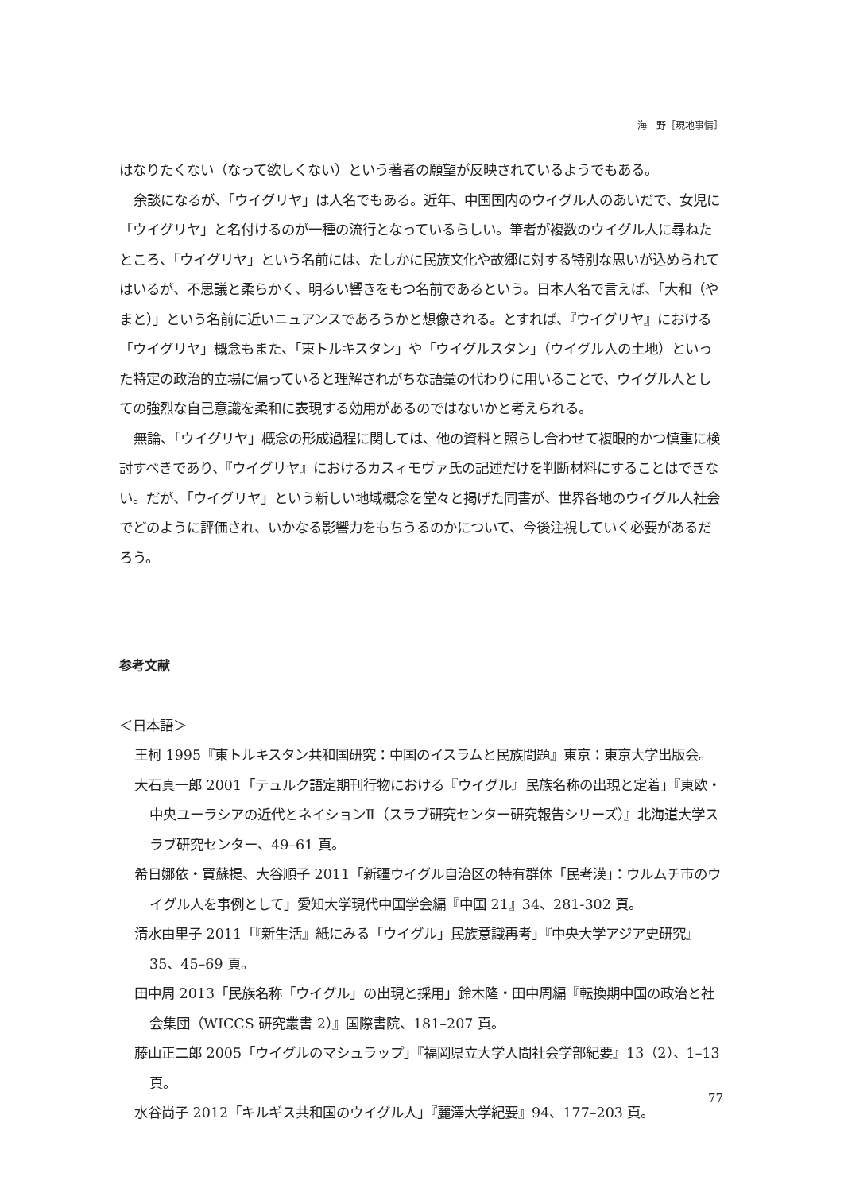海　野［現地事情］
はなりたくない（なって欲しくない）という著者の願望が反映されているようでもある。
余談になるが、「ウイグリヤ」は人名でもある。近年、中国国内のウイグル人のあいだで、女児に「ウイグリヤ」と名付けるのが一種の流行となっているらしい。筆者が複数のウイグル人に尋ねたところ、「ウイグリヤ」という名前には、たしかに民族文化や故郷に対する特別な思いが込められてはいるが、不思議と柔らかく、明るい響きをもつ名前であるという。日本人名で言えば、「大和（やまと）」という名前に近いニュアンスであろうかと想像される。とすれば、『ウイグリヤ』における「ウイグリヤ」概念もまた、「東トルキスタン」や「ウイグルスタン」（ウイグル人の土地）といった特定の政治的立場に偏っていると理解されがちな語彙の代わりに用いることで、ウイグル人としての強烈な自己意識を柔和に表現する効用があるのではないかと考えられる。
無論、「ウイグリヤ」概念の形成過程に関しては、他の資料と照らし合わせて複眼的かつ慎重に検討すべきであり、『ウイグリヤ』におけるカスィモヴァ氏の記述だけを判断材料にすることはできない。だが、「ウイグリヤ」という新しい地域概念を堂々と掲げた同書が、世界各地のウイグル人社会でどのように評価され、いかなる影響力をもちうるのかについて、今後注視していく必要があるだろう。
参考文献
＜日本語＞
王柯 1995『東トルキスタン共和国研究：中国のイスラムと民族問題』東京：東京大学出版会。
大石真一郎 2001「テュルク語定期刊行物における『ウイグル』民族名称の出現と定着」『東欧・中央ユーラシアの近代とネイションⅡ（スラブ研究センター研究報告シリーズ）』北海道大学スラブ研究センター、49–61 頁。
希日娜依・買蘇提、大谷順子 2011「新疆ウイグル自治区の特有群体「民考漢」：ウルムチ市のウイグル人を事例として」愛知大学現代中国学会編『中国 21』34、281-302 頁。
清水由里子 2011「『新生活』紙にみる「ウイグル」民族意識再考」『中央大学アジア史研究』35、45–69 頁。
田中周 2013「民族名称「ウイグル」の出現と採用」鈴木隆・田中周編『転換期中国の政治と社会集団（WICCS 研究叢書 2）』国際書院、181–207 頁。
藤山正二郎 2005「ウイグルのマシュラップ」『福岡県立大学人間社会学部紀要』13（2）、1–13 頁。
水谷尚子 2012「キルギス共和国のウイグル人」『麗澤大学紀要』94、177–203 頁。
77